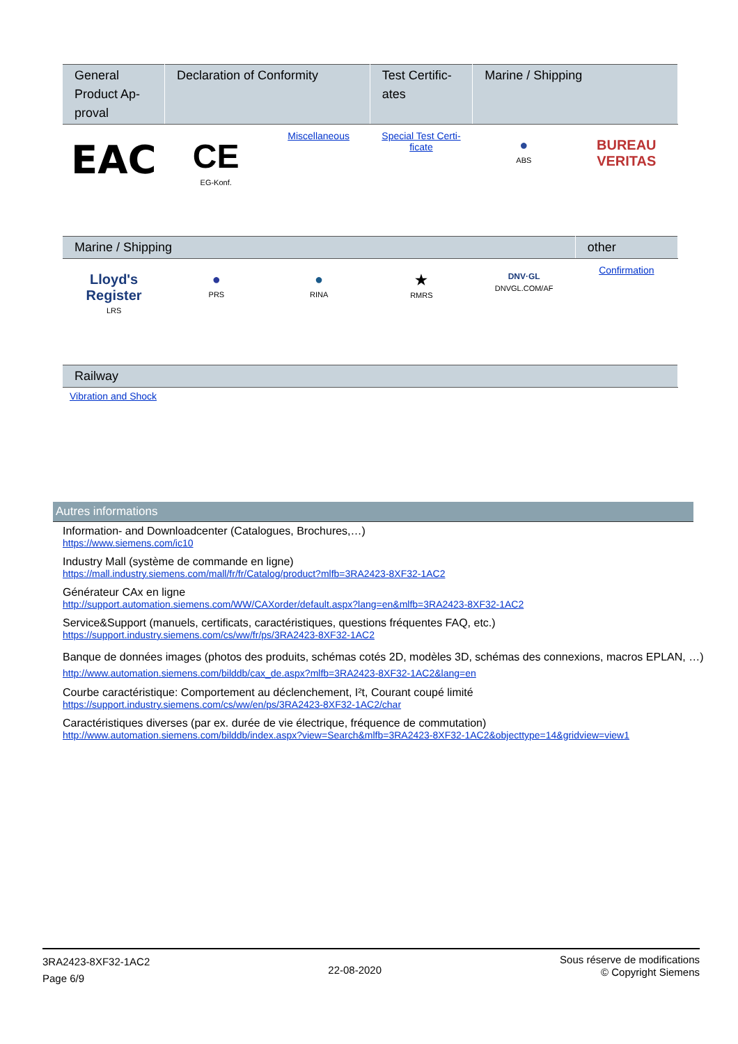| General Product Ap-proval | Declaration of Conformity | | Test Certific-ates | Marine / Shipping | |
| --- | --- | --- | --- | --- | --- |
| EAC | CE EG-Konf. | Miscellaneous | Special Test Certi-ficate | ● ABS | BUREAU VERITAS |
| Marine / Shipping | | | | | other |
| --- | --- | --- | --- | --- | --- |
| Lloyd's Register LRS | ● PRS | ● RINA | ★ RMRS | DNV·GL DNVGL.COM/AF | Confirmation |
| Railway |
| --- |
| Vibration and Shock |
Autres informations
Information- and Downloadcenter (Catalogues, Brochures,…)
https://www.siemens.com/ic10
Industry Mall (système de commande en ligne)
https://mall.industry.siemens.com/mall/fr/fr/Catalog/product?mlfb=3RA2423-8XF32-1AC2
Générateur CAx en ligne
http://support.automation.siemens.com/WW/CAXorder/default.aspx?lang=en&mlfb=3RA2423-8XF32-1AC2
Service&Support (manuels, certificats, caractéristiques, questions fréquentes FAQ, etc.)
https://support.industry.siemens.com/cs/ww/fr/ps/3RA2423-8XF32-1AC2
Banque de données images (photos des produits, schémas cotés 2D, modèles 3D, schémas des connexions, macros EPLAN, …)
http://www.automation.siemens.com/bilddb/cax_de.aspx?mlfb=3RA2423-8XF32-1AC2&lang=en
Courbe caractéristique: Comportement au déclenchement, I²t, Courant coupé limité
https://support.industry.siemens.com/cs/ww/en/ps/3RA2423-8XF32-1AC2/char
Caractéristiques diverses (par ex. durée de vie électrique, fréquence de commutation)
http://www.automation.siemens.com/bilddb/index.aspx?view=Search&mlfb=3RA2423-8XF32-1AC2&objecttype=14&gridview=view1
3RA2423-8XF32-1AC2
Page 6/9
22-08-2020
Sous réserve de modifications
© Copyright Siemens